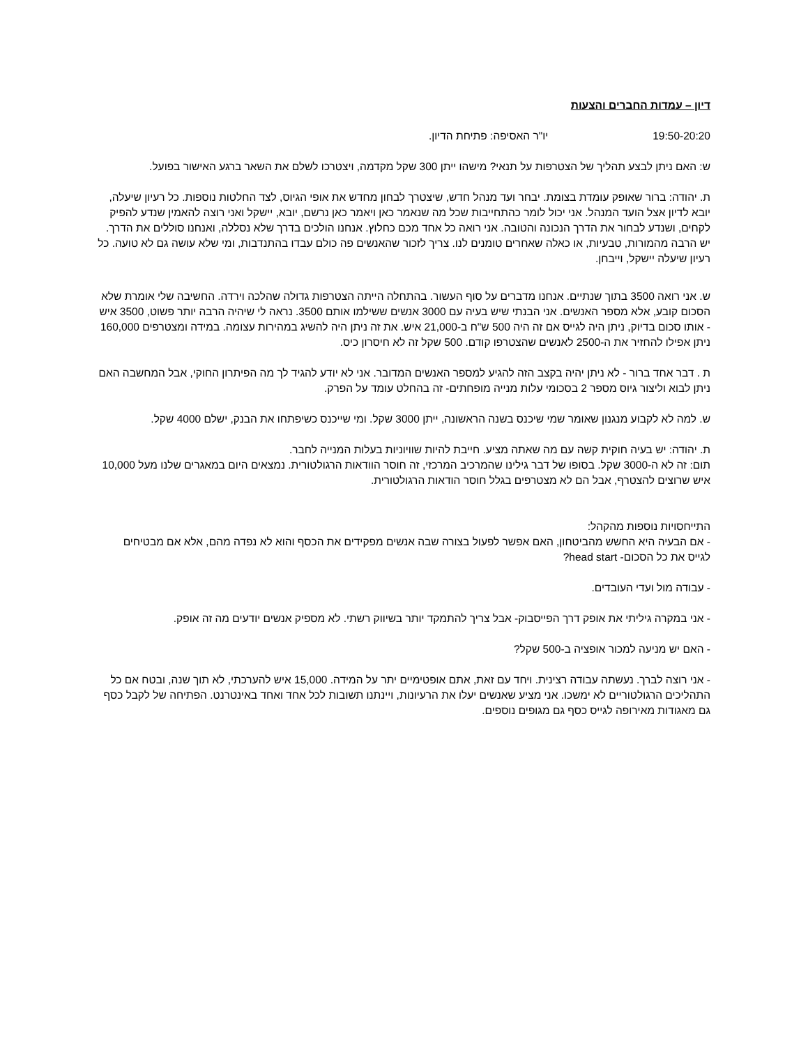דיון – עמדות החברים והצעות
19:50-20:20 יו"ר האסיפה: פתיחת הדיון.
ש: האם ניתן לבצע תהליך של הצטרפות על תנאי? מישהו ייתן 300 שקל מקדמה, ויצטרכו לשלם את השאר ברגע האישור בפועל.
ת. יהודה: ברור שאופק עומדת בצומת. יבחר ועד מנהל חדש, שיצטרך לבחון מחדש את אופי הגיוס, לצד החלטות נוספות. כל רעיון שיעלה, יובא לדיון אצל הועד המנהל. אני יכול לומר כהתחייבות שכל מה שנאמר כאן ויאמר כאן נרשם, יובא, יישקל ואני רוצה להאמין שנדע להפיק לקחים, ושנדע לבחור את הדרך הנכונה והטובה. אני רואה כל אחד מכם כחלוץ. אנחנו הולכים בדרך שלא נסללה, ואנחנו סוללים את הדרך. יש הרבה מהמורות, טבעיות, או כאלה שאחרים טומנים לנו. צריך לזכור שהאנשים פה כולם עבדו בהתנדבות, ומי שלא עושה גם לא טועה. כל רעיון שיעלה יישקל, וייבחן.
ש. אני רואה 3500 בתוך שנתיים. אנחנו מדברים על סוף העשור. בהתחלה הייתה הצטרפות גדולה שהלכה וירדה. החשיבה שלי אומרת שלא הסכום קובע, אלא מספר האנשים. אני הבנתי שיש בעיה עם 3000 אנשים ששילמו אותם 3500. נראה לי שיהיה הרבה יותר פשוט, 3500 איש - אותו סכום בדיוק, ניתן היה לגייס אם זה היה 500 ש"ח ב-21,000 איש. את זה ניתן היה להשיג במהירות עצומה. במידה ומצטרפים 160,000 ניתן אפילו להחזיר את ה-2500 לאנשים שהצטרפו קודם. 500 שקל זה לא חיסרון כיס.
ת . דבר אחד ברור - לא ניתן יהיה בקצב הזה להגיע למספר האנשים המדובר. אני לא יודע להגיד לך מה הפיתרון החוקי, אבל המחשבה האם ניתן לבוא וליצור גיוס מספר 2 בסכומי עלות מנייה מופחתים- זה בהחלט עומד על הפרק.
ש. למה לא לקבוע מנגנון שאומר שמי שיכנס בשנה הראשונה, ייתן 3000 שקל. ומי שייכנס כשיפתחו את הבנק, ישלם 4000 שקל.
ת. יהודה: יש בעיה חוקית קשה עם מה שאתה מציע. חייבת להיות שוויוניות בעלות המנייה לחבר.
תום: זה לא ה-3000 שקל. בסופו של דבר גילינו שהמרכיב המרכזי, זה חוסר הוודאות הרגולטורית. נמצאים היום במאגרים שלנו מעל 10,000 איש שרוצים להצטרף, אבל הם לא מצטרפים בגלל חוסר הודאות הרגולטורית.
התייחסויות נוספות מהקהל:
- אם הבעיה היא החשש מהביטחון, האם אפשר לפעול בצורה שבה אנשים מפקידים את הכסף והוא לא נפדה מהם, אלא אם מבטיחים לגייס את כל הסכום- head start?
- עבודה מול ועדי העובדים.
- אני במקרה גיליתי את אופק דרך הפייסבוק- אבל צריך להתמקד יותר בשיווק רשתי. לא מספיק אנשים יודעים מה זה אופק.
- האם יש מניעה למכור אופציה ב-500 שקל?
- אני רוצה לברך. נעשתה עבודה רצינית. ויחד עם זאת, אתם אופטימיים יתר על המידה. 15,000 איש להערכתי, לא תוך שנה, ובטח אם כל התהליכים הרגולטוריים לא ימשכו. אני מציע שאנשים יעלו את הרעיונות, ויינתנו תשובות לכל אחד ואחד באינטרנט. הפתיחה של לקבל כסף גם מאגודות מאירופה לגייס כסף גם מגופים נוספים.